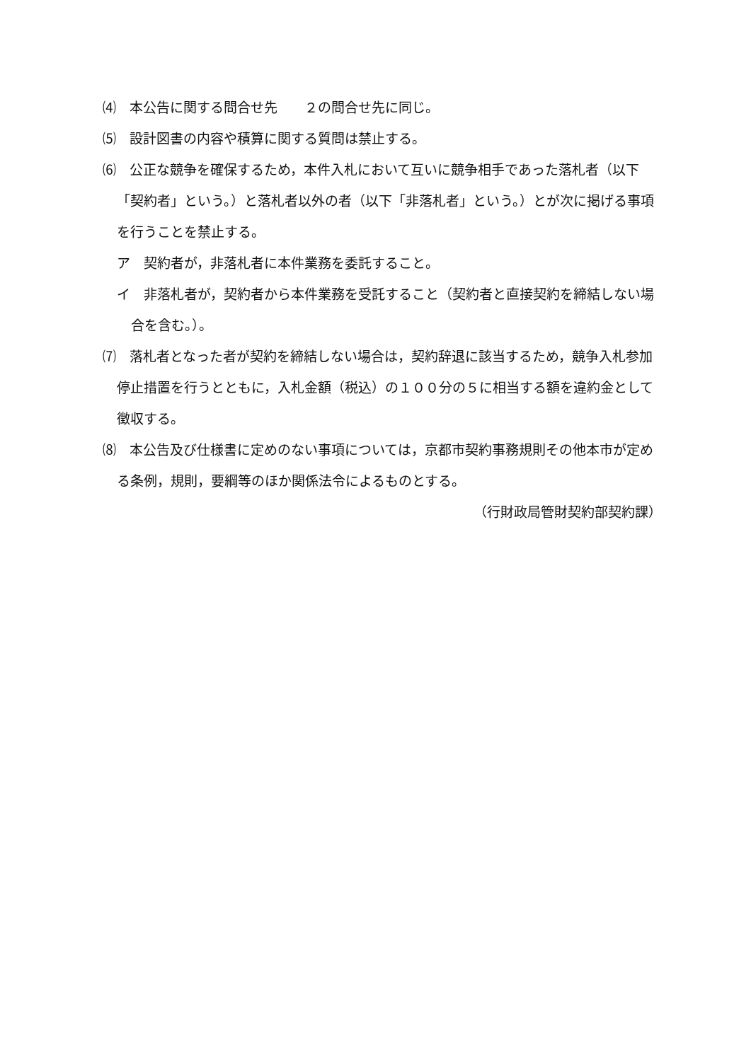⑷　本公告に関する問合せ先　　２の問合せ先に同じ。
⑸　設計図書の内容や積算に関する質問は禁止する。
⑹　公正な競争を確保するため，本件入札において互いに競争相手であった落札者（以下「契約者」という。）と落札者以外の者（以下「非落札者」という。）とが次に掲げる事項を行うことを禁止する。
ア　契約者が，非落札者に本件業務を委託すること。
イ　非落札者が，契約者から本件業務を受託すること（契約者と直接契約を締結しない場合を含む。）。
⑺　落札者となった者が契約を締結しない場合は，契約辞退に該当するため，競争入札参加停止措置を行うとともに，入札金額（税込）の１００分の５に相当する額を違約金として徴収する。
⑻　本公告及び仕様書に定めのない事項については，京都市契約事務規則その他本市が定める条例，規則，要綱等のほか関係法令によるものとする。
（行財政局管財契約部契約課）